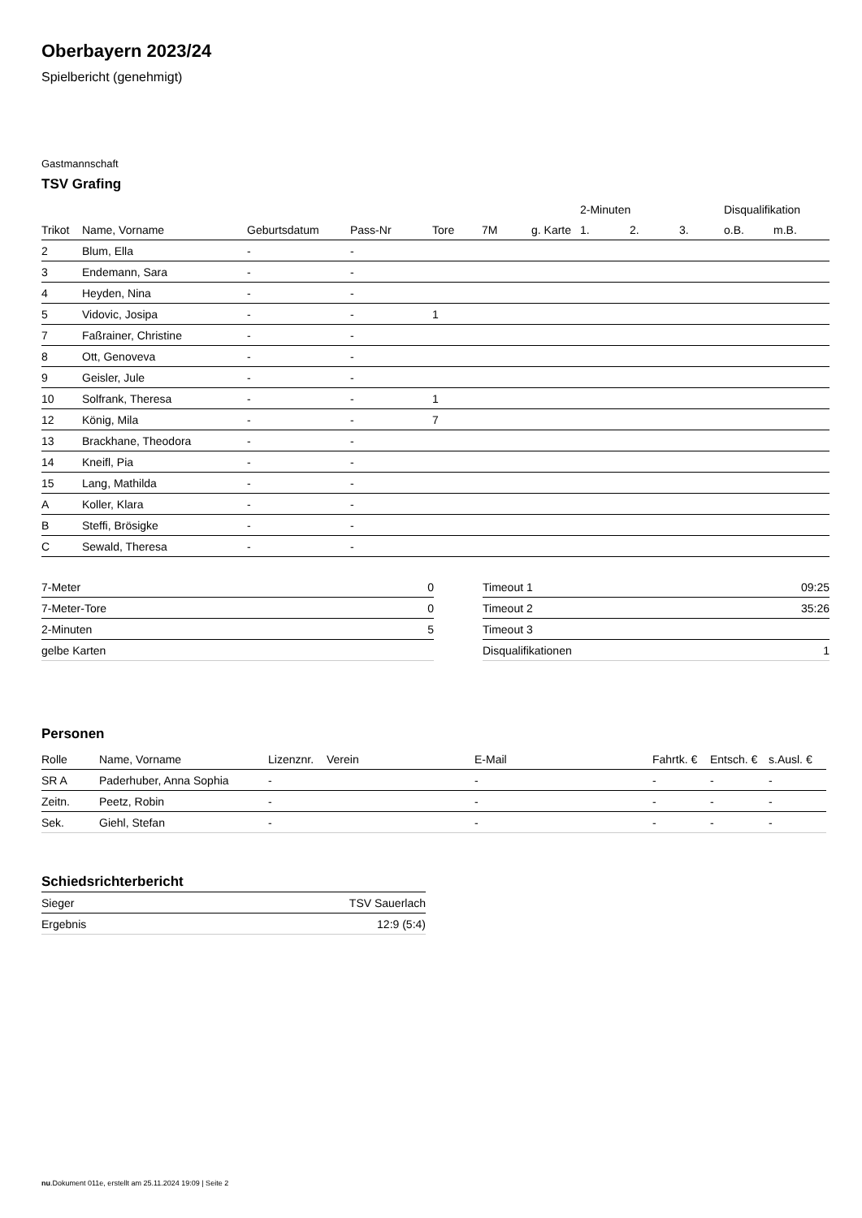Oberbayern 2023/24
Spielbericht (genehmigt)
Gastmannschaft
TSV Grafing
| | | | | | | | 2-Minuten | | | Disqualifikation | |
| --- | --- | --- | --- | --- | --- | --- | --- | --- | --- | --- | --- |
| Trikot | Name, Vorname | Geburtsdatum | Pass-Nr | Tore | 7M | g. Karte | 1. | 2. | 3. | o.B. | m.B. |
| 2 | Blum, Ella | - | - | | | | | | | | |
| 3 | Endemann, Sara | - | - | | | | | | | | |
| 4 | Heyden, Nina | - | - | | | | | | | | |
| 5 | Vidovic, Josipa | - | - | 1 | | | | | | | |
| 7 | Faßrainer, Christine | - | - | | | | | | | | |
| 8 | Ott, Genoveva | - | - | | | | | | | | |
| 9 | Geisler, Jule | - | - | | | | | | | | |
| 10 | Solfrank, Theresa | - | - | 1 | | | | | | | |
| 12 | König, Mila | - | - | 7 | | | | | | | |
| 13 | Brackhane, Theodora | - | - | | | | | | | | |
| 14 | Kneifl, Pia | - | - | | | | | | | | |
| 15 | Lang, Mathilda | - | - | | | | | | | | |
| A | Koller, Klara | - | - | | | | | | | | |
| B | Steffi, Brösigke | - | - | | | | | | | | |
| C | Sewald, Theresa | - | - | | | | | | | | |
| 7-Meter | 0 |
| 7-Meter-Tore | 0 |
| 2-Minuten | 5 |
| gelbe Karten | |
| Timeout 1 | 09:25 |
| Timeout 2 | 35:26 |
| Timeout 3 | |
| Disqualifikationen | 1 |
Personen
| Rolle | Name, Vorname | Lizenznr. | Verein | E-Mail | Fahrtk. € | Entsch. € | s.Ausl. € |
| --- | --- | --- | --- | --- | --- | --- | --- |
| SR A | Paderhuber, Anna Sophia | - | | - | - | - | - |
| Zeitn. | Peetz, Robin | - | | - | - | - | - |
| Sek. | Giehl, Stefan | - | | - | - | - | - |
Schiedsrichterbericht
| Sieger | TSV Sauerlach |
| Ergebnis | 12:9 (5:4) |
nu.Dokument 011e, erstellt am 25.11.2024 19:09 | Seite 2